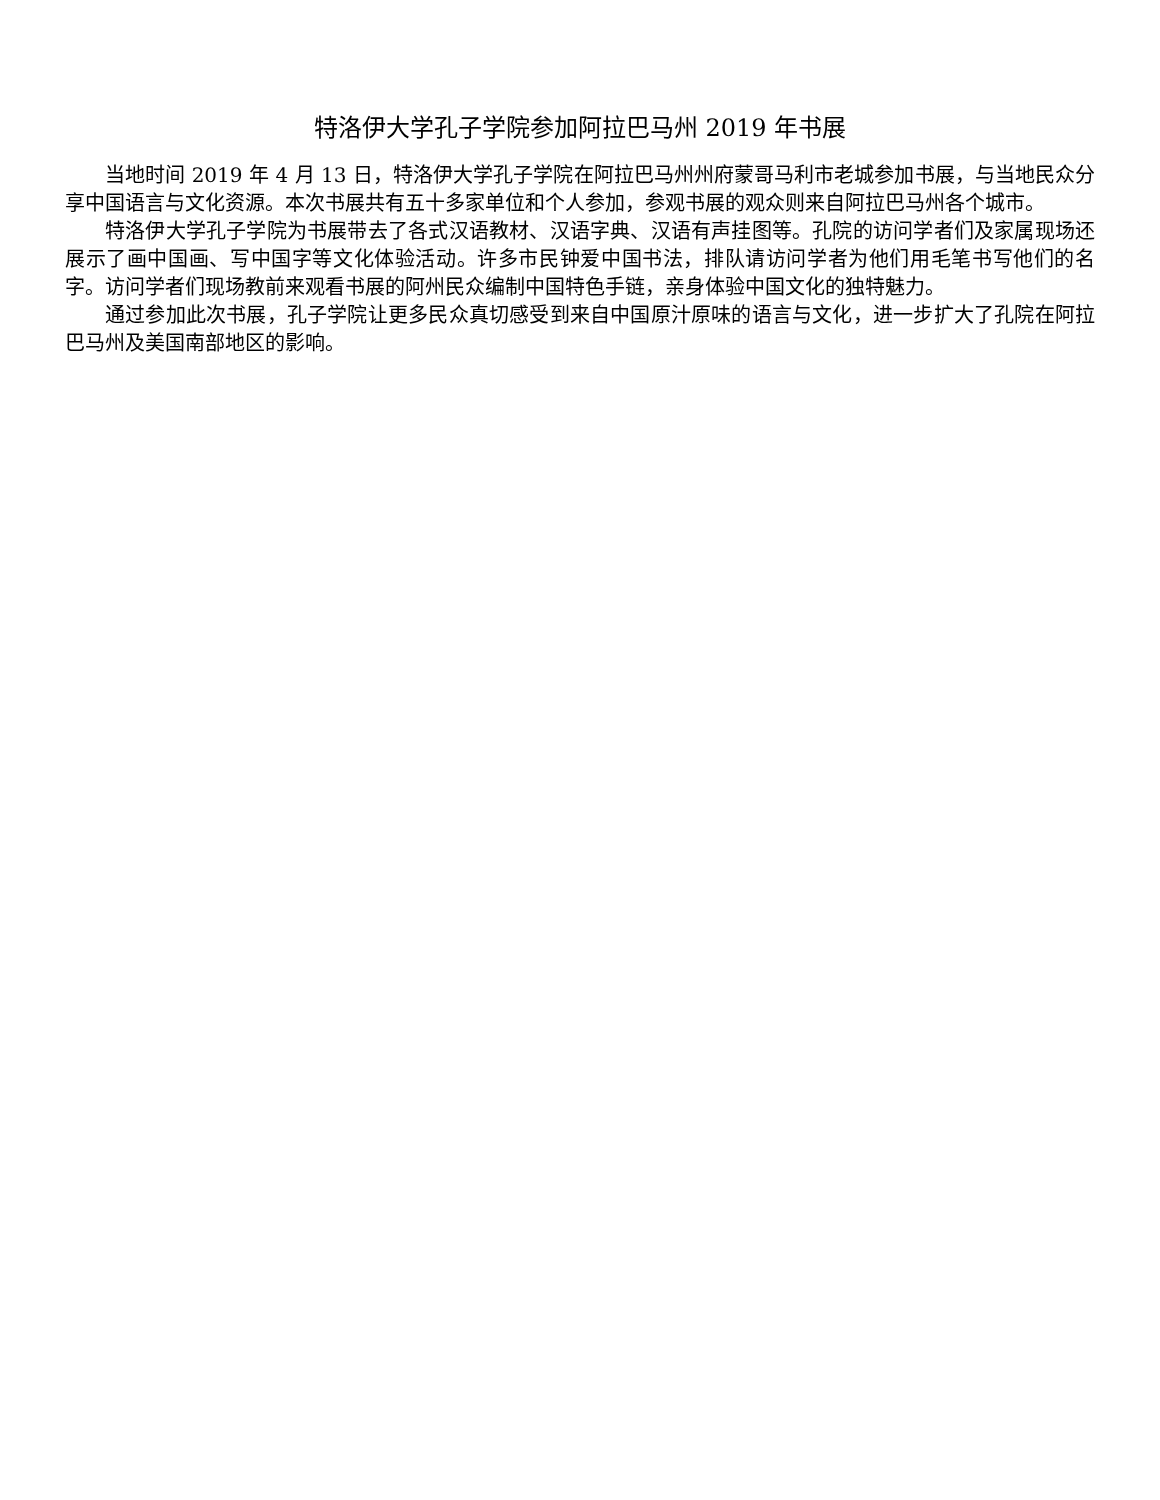特洛伊大学孔子学院参加阿拉巴马州 2019 年书展
当地时间 2019 年 4 月 13 日，特洛伊大学孔子学院在阿拉巴马州州府蒙哥马利市老城参加书展，与当地民众分享中国语言与文化资源。本次书展共有五十多家单位和个人参加，参观书展的观众则来自阿拉巴马州各个城市。
特洛伊大学孔子学院为书展带去了各式汉语教材、汉语字典、汉语有声挂图等。孔院的访问学者们及家属现场还展示了画中国画、写中国字等文化体验活动。许多市民钟爱中国书法，排队请访问学者为他们用毛笔书写他们的名字。访问学者们现场教前来观看书展的阿州民众编制中国特色手链，亲身体验中国文化的独特魅力。
通过参加此次书展，孔子学院让更多民众真切感受到来自中国原汁原味的语言与文化，进一步扩大了孔院在阿拉巴马州及美国南部地区的影响。